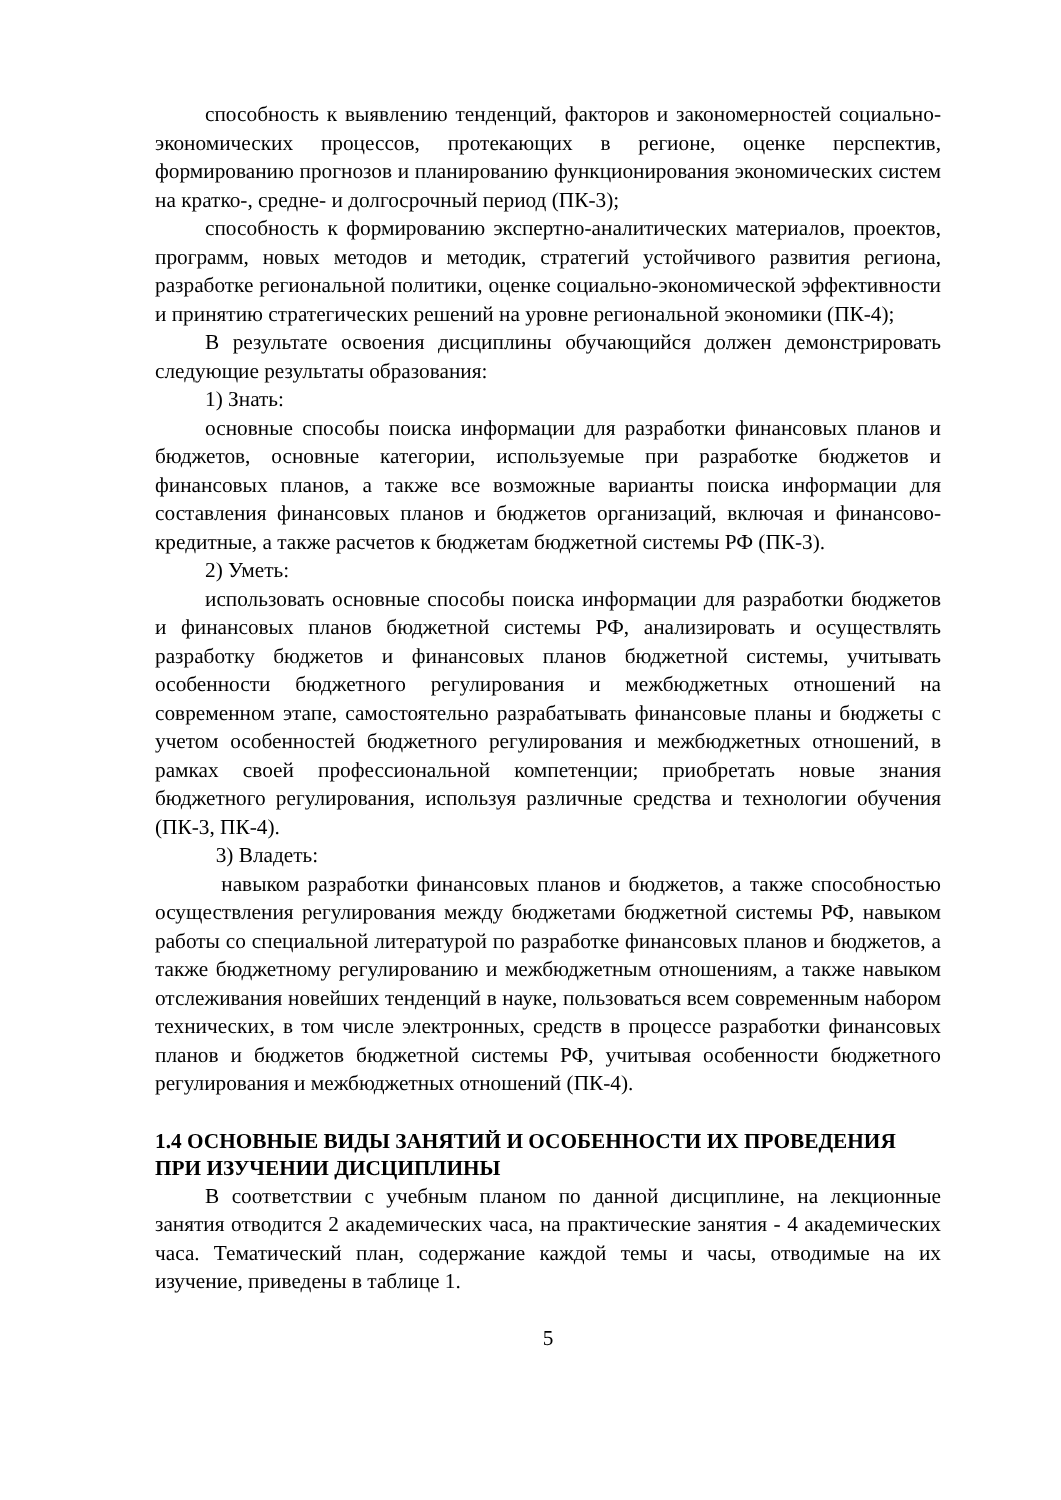способность к выявлению тенденций, факторов и закономерностей социально-экономических процессов, протекающих в регионе, оценке перспектив, формированию прогнозов и планированию функционирования экономических систем на кратко-, средне- и долгосрочный период (ПК-3);
способность к формированию экспертно-аналитических материалов, проектов, программ, новых методов и методик, стратегий устойчивого развития региона, разработке региональной политики, оценке социально-экономической эффективности и принятию стратегических решений на уровне региональной экономики (ПК-4);
В результате освоения дисциплины обучающийся должен демонстрировать следующие результаты образования:
1) Знать:
основные способы поиска информации для разработки финансовых планов и бюджетов, основные категории, используемые при разработке бюджетов и финансовых планов, а также все возможные варианты поиска информации для составления финансовых планов и бюджетов организаций, включая и финансово-кредитные, а также расчетов к бюджетам бюджетной системы РФ (ПК-3).
2) Уметь:
использовать основные способы поиска информации для разработки бюджетов и финансовых планов бюджетной системы РФ, анализировать и осуществлять разработку бюджетов и финансовых планов бюджетной системы, учитывать особенности бюджетного регулирования и межбюджетных отношений на современном этапе, самостоятельно разрабатывать финансовые планы и бюджеты с учетом особенностей бюджетного регулирования и межбюджетных отношений, в рамках своей профессиональной компетенции; приобретать новые знания бюджетного регулирования, используя различные средства и технологии обучения (ПК-3, ПК-4).
3) Владеть:
навыком разработки финансовых планов и бюджетов, а также способностью осуществления регулирования между бюджетами бюджетной системы РФ, навыком работы со специальной литературой по разработке финансовых планов и бюджетов, а также бюджетному регулированию и межбюджетным отношениям, а также навыком отслеживания новейших тенденций в науке, пользоваться всем современным набором технических, в том числе электронных, средств в процессе разработки финансовых планов и бюджетов бюджетной системы РФ, учитывая особенности бюджетного регулирования и межбюджетных отношений (ПК-4).
1.4 ОСНОВНЫЕ ВИДЫ ЗАНЯТИЙ И ОСОБЕННОСТИ ИХ ПРОВЕДЕНИЯ ПРИ ИЗУЧЕНИИ ДИСЦИПЛИНЫ
В соответствии с учебным планом по данной дисциплине, на лекционные занятия отводится 2 академических часа, на практические занятия - 4 академических часа. Тематический план, содержание каждой темы и часы, отводимые на их изучение, приведены в таблице 1.
5